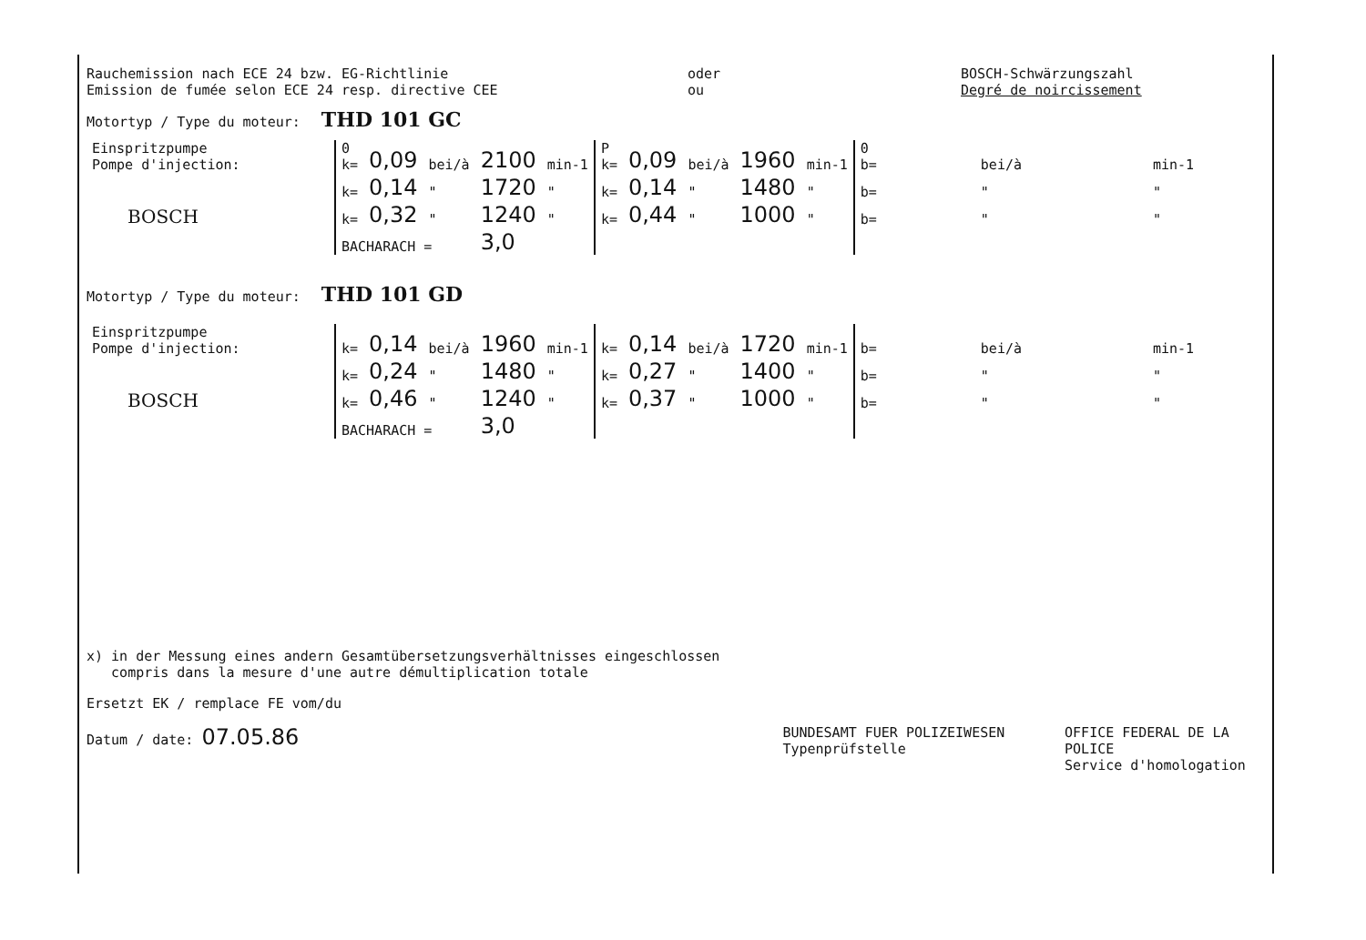Rauchemission nach ECE 24 bzw. EG-Richtlinie
Emission de fumée selon ECE 24 resp. directive CEE
oder
ou
BOSCH-Schwärzungszahl
Degré de noircissement
Motortyp / Type du moteur: THD 101 GC
| Einspritzpumpe Pompe d'injection: | 0 k= | 0,09 | bei/à | 2100 | min-1 | P k= | 0,09 | bei/à | 1960 | min-1 | 0 b= | | bei/à | | min-1 |
| | k= | 0,14 | " | 1720 | " | k= | 0,14 | " | 1480 | " | b= | | " | | " |
| BOSCH | k= | 0,32 | " | 1240 | " | k= | 0,44 | " | 1000 | " | b= | | " | | " |
| | BACHARACH = | | | 3,0 | | | | | | | | | | | |
Motortyp / Type du moteur: THD 101 GD
| Einspritzpumpe Pompe d'injection: | k= | 0,14 | bei/à | 1960 | min-1 | k= | 0,14 | bei/à | 1720 | min-1 | b= | | bei/à | | min-1 |
| | k= | 0,24 | " | 1480 | " | k= | 0,27 | " | 1400 | " | b= | | " | | " |
| BOSCH | k= | 0,46 | " | 1240 | " | k= | 0,37 | " | 1000 | " | b= | | " | | " |
| | BACHARACH = | | | 3,0 | | | | | | | | | | | |
x) in der Messung eines andern Gesamtübersetzungsverhältnisses eingeschlossen
compris dans la mesure d'une autre démultiplication totale
Ersetzt EK / remplace FE vom/du
Datum / date: 07.05.86
BUNDESAMT FUER POLIZEIWESEN
Typenprüfstelle
OFFICE FEDERAL DE LA POLICE
Service d'homologation